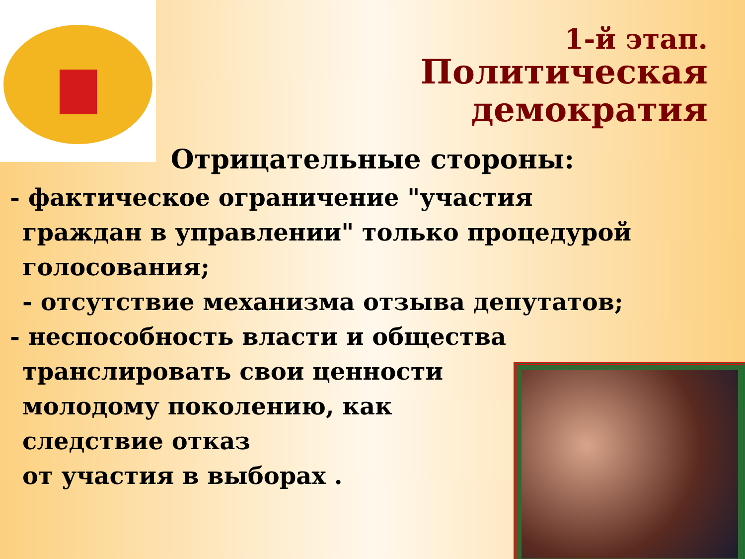1-й этап.
Политическая
демократия
Отрицательные стороны:
- фактическое ограничение "участия
граждан в управлении" только процедурой
голосования;
- отсутствие механизма отзыва депутатов;
- неспособность власти и общества
транслировать свои ценности
молодому поколению, как
следствие отказ
от участия в выборах .